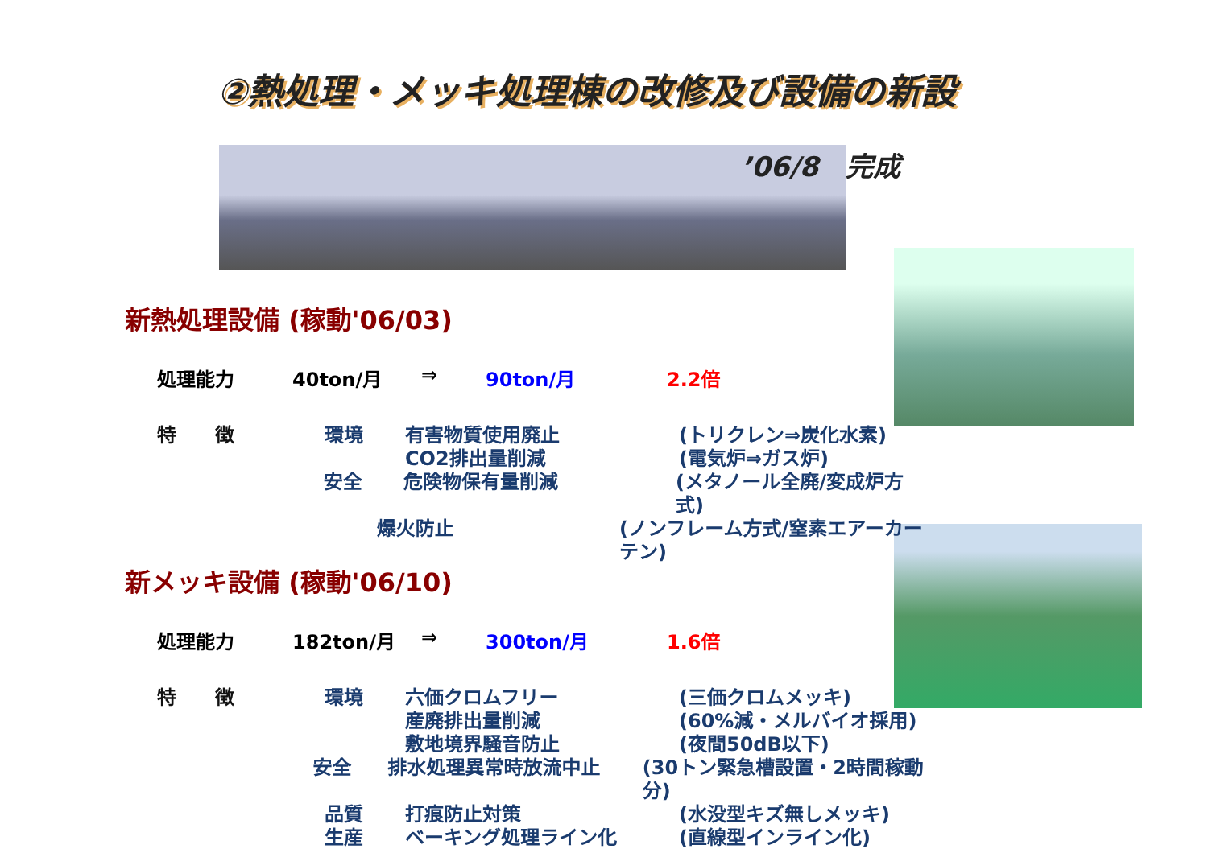②熱処理・メッキ処理棟の改修及び設備の新設
’06/8　完成
新熱処理設備 (稼動'06/03)
処理能力 40ton/月 ⇒ 90ton/月 2.2倍
特　　徴 環境 有害物質使用廃止 (トリクレン⇒炭化水素)
CO2排出量削減 (電気炉⇒ガス炉)
安全 危険物保有量削減 (メタノール全廃/変成炉方式)
爆火防止 (ノンフレーム方式/窒素エアーカーテン)
新メッキ設備 (稼動'06/10)
処理能力 182ton/月 ⇒ 300ton/月 1.6倍
特　　徴 環境 六価クロムフリー (三価クロムメッキ)
産廃排出量削減 (60%減・メルバイオ採用)
敷地境界騒音防止 (夜間50dB以下)
安全 排水処理異常時放流中止 (30トン緊急槽設置・2時間稼動分)
品質 打痕防止対策 (水没型キズ無しメッキ)
生産 ベーキング処理ライン化 (直線型インライン化)